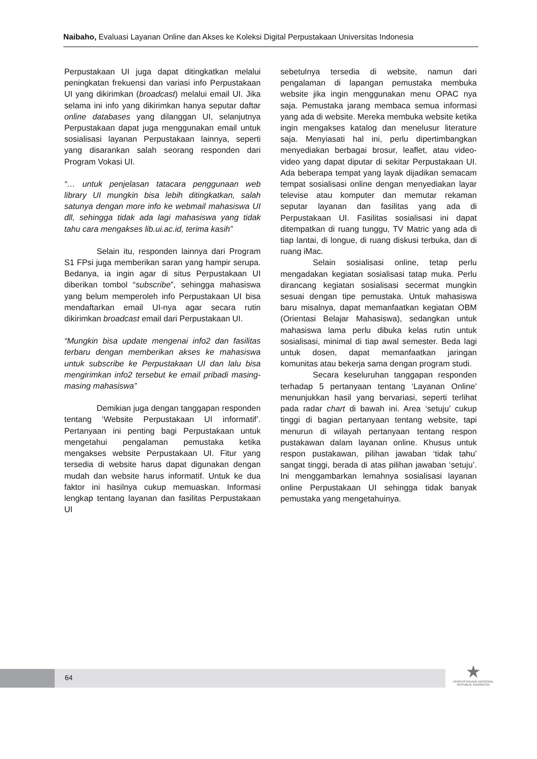Naibaho, Evaluasi Layanan Online dan Akses ke Koleksi Digital Perpustakaan Universitas Indonesia
Perpustakaan UI juga dapat ditingkatkan melalui peningkatan frekuensi dan variasi info Perpustakaan UI yang dikirimkan (broadcast) melalui email UI. Jika selama ini info yang dikirimkan hanya seputar daftar online databases yang dilanggan UI, selanjutnya Perpustakaan dapat juga menggunakan email untuk sosialisasi layanan Perpustakaan lainnya, seperti yang disarankan salah seorang responden dari Program Vokasi UI.
“… untuk penjelasan tatacara penggunaan web library UI mungkin bisa lebih ditingkatkan, salah satunya dengan more info ke webmail mahasiswa UI dll, sehingga tidak ada lagi mahasiswa yang tidak tahu cara mengakses lib.ui.ac.id, terima kasih”
Selain itu, responden lainnya dari Program S1 FPsi juga memberikan saran yang hampir serupa. Bedanya, ia ingin agar di situs Perpustakaan UI diberikan tombol “subscribe”, sehingga mahasiswa yang belum memperoleh info Perpustakaan UI bisa mendaftarkan email UI-nya agar secara rutin dikirimkan broadcast email dari Perpustakaan UI.
“Mungkin bisa update mengenai info2 dan fasilitas terbaru dengan memberikan akses ke mahasiswa untuk subscribe ke Perpustakaan UI dan lalu bisa mengirimkan info2 tersebut ke email pribadi masing-masing mahasiswa”
Demikian juga dengan tanggapan responden tentang ‘Website Perpustakaan UI informatif’. Pertanyaan ini penting bagi Perpustakaan untuk mengetahui pengalaman pemustaka ketika mengakses website Perpustakaan UI. Fitur yang tersedia di website harus dapat digunakan dengan mudah dan website harus informatif. Untuk ke dua faktor ini hasilnya cukup memuaskan. Informasi lengkap tentang layanan dan fasilitas Perpustakaan UI
sebetulnya tersedia di website, namun dari pengalaman di lapangan pemustaka membuka website jika ingin menggunakan menu OPAC nya saja. Pemustaka jarang membaca semua informasi yang ada di website. Mereka membuka website ketika ingin mengakses katalog dan menelusur literature saja. Menyiasati hal ini, perlu dipertimbangkan menyediakan berbagai brosur, leaflet, atau video-video yang dapat diputar di sekitar Perpustakaan UI. Ada beberapa tempat yang layak dijadikan semacam tempat sosialisasi online dengan menyediakan layar televise atau komputer dan memutar rekaman seputar layanan dan fasilitas yang ada di Perpustakaan UI. Fasilitas sosialisasi ini dapat ditempatkan di ruang tunggu, TV Matric yang ada di tiap lantai, di longue, di ruang diskusi terbuka, dan di ruang iMac.
Selain sosialisasi online, tetap perlu mengadakan kegiatan sosialisasi tatap muka. Perlu dirancang kegiatan sosialisasi secermat mungkin sesuai dengan tipe pemustaka. Untuk mahasiswa baru misalnya, dapat memanfaatkan kegiatan OBM (Orientasi Belajar Mahasiswa), sedangkan untuk mahasiswa lama perlu dibuka kelas rutin untuk sosialisasi, minimal di tiap awal semester. Beda lagi untuk dosen, dapat memanfaatkan jaringan komunitas atau bekerja sama dengan program studi.
Secara keseluruhan tanggapan responden terhadap 5 pertanyaan tentang ‘Layanan Online’ menunjukkan hasil yang bervariasi, seperti terlihat pada radar chart di bawah ini. Area ‘setuju’ cukup tinggi di bagian pertanyaan tentang website, tapi menurun di wilayah pertanyaan tentang respon pustakawan dalam layanan online. Khusus untuk respon pustakawan, pilihan jawaban ‘tidak tahu’ sangat tinggi, berada di atas pilihan jawaban ‘setuju’. Ini menggambarkan lemahnya sosialisasi layanan online Perpustakaan UI sehingga tidak banyak pemustaka yang mengetahuinya.
64
★
PERPUSTAKAAN NASIONAL
REPUBLIK INDONESIA